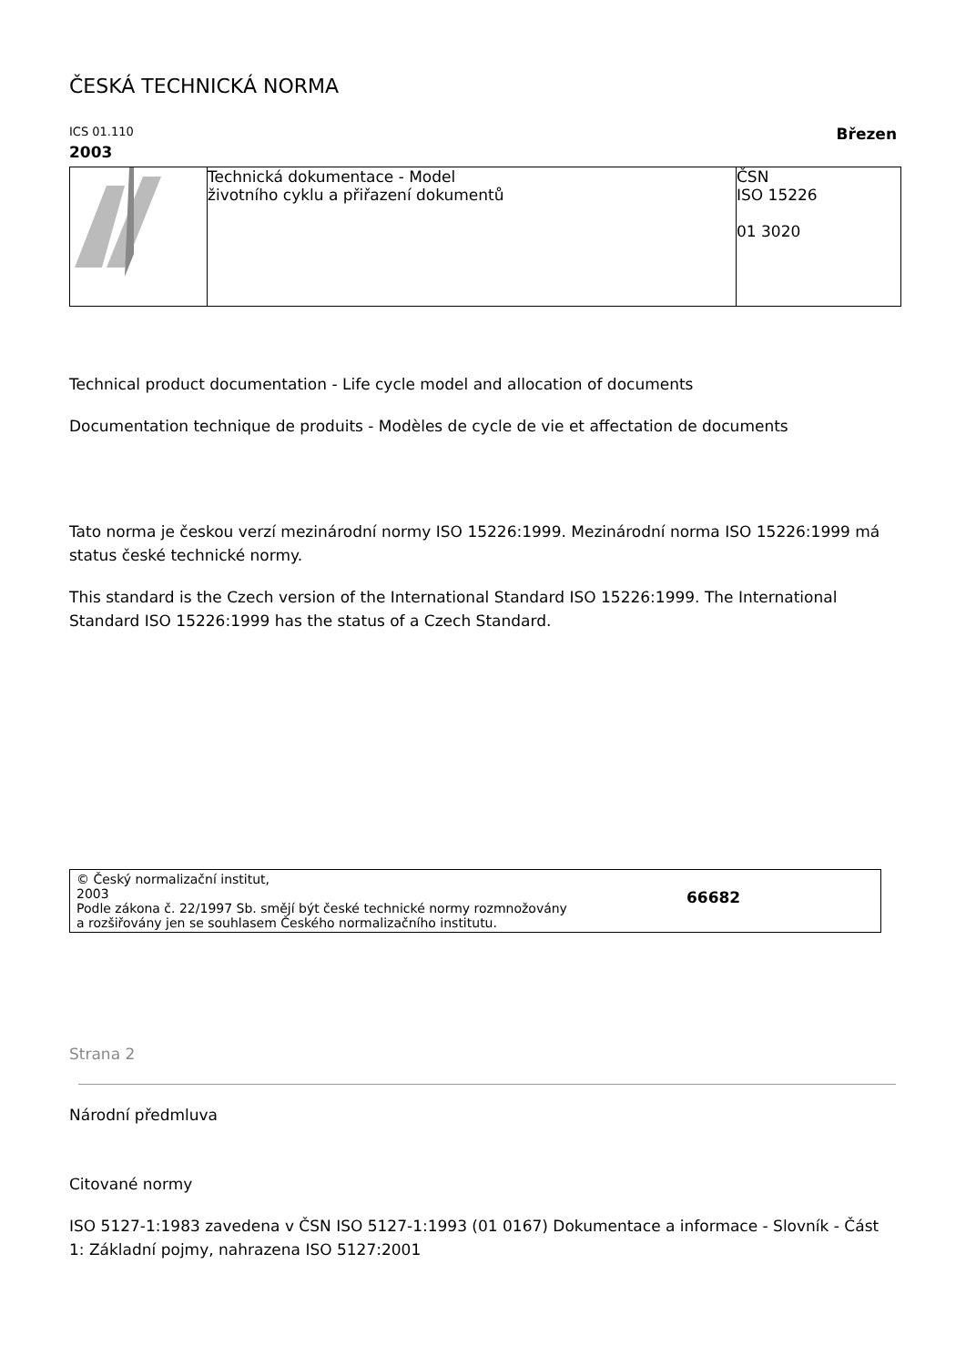ČESKÁ TECHNICKÁ NORMA
ICS 01.110 Březen
2003
| | Technická dokumentace - Model životního cyklu a přiřazení dokumentů | ČSN ISO 15226 01 3020 |
Technical product documentation - Life cycle model and allocation of documents
Documentation technique de produits - Modèles de cycle de vie et affectation de documents
Tato norma je českou verzí mezinárodní normy ISO 15226:1999. Mezinárodní norma ISO 15226:1999 má status české technické normy.
This standard is the Czech version of the International Standard ISO 15226:1999. The International Standard ISO 15226:1999 has the status of a Czech Standard.
© Český normalizační institut,
2003
Podle zákona č. 22/1997 Sb. smějí být české technické normy rozmnožovány
a rozšiřovány jen se souhlasem Českého normalizačního institutu.
66682
Strana 2
Národní předmluva
Citované normy
ISO 5127-1:1983 zavedena v ČSN ISO 5127-1:1993 (01 0167) Dokumentace a informace - Slovník - Část 1: Základní pojmy, nahrazena ISO 5127:2001